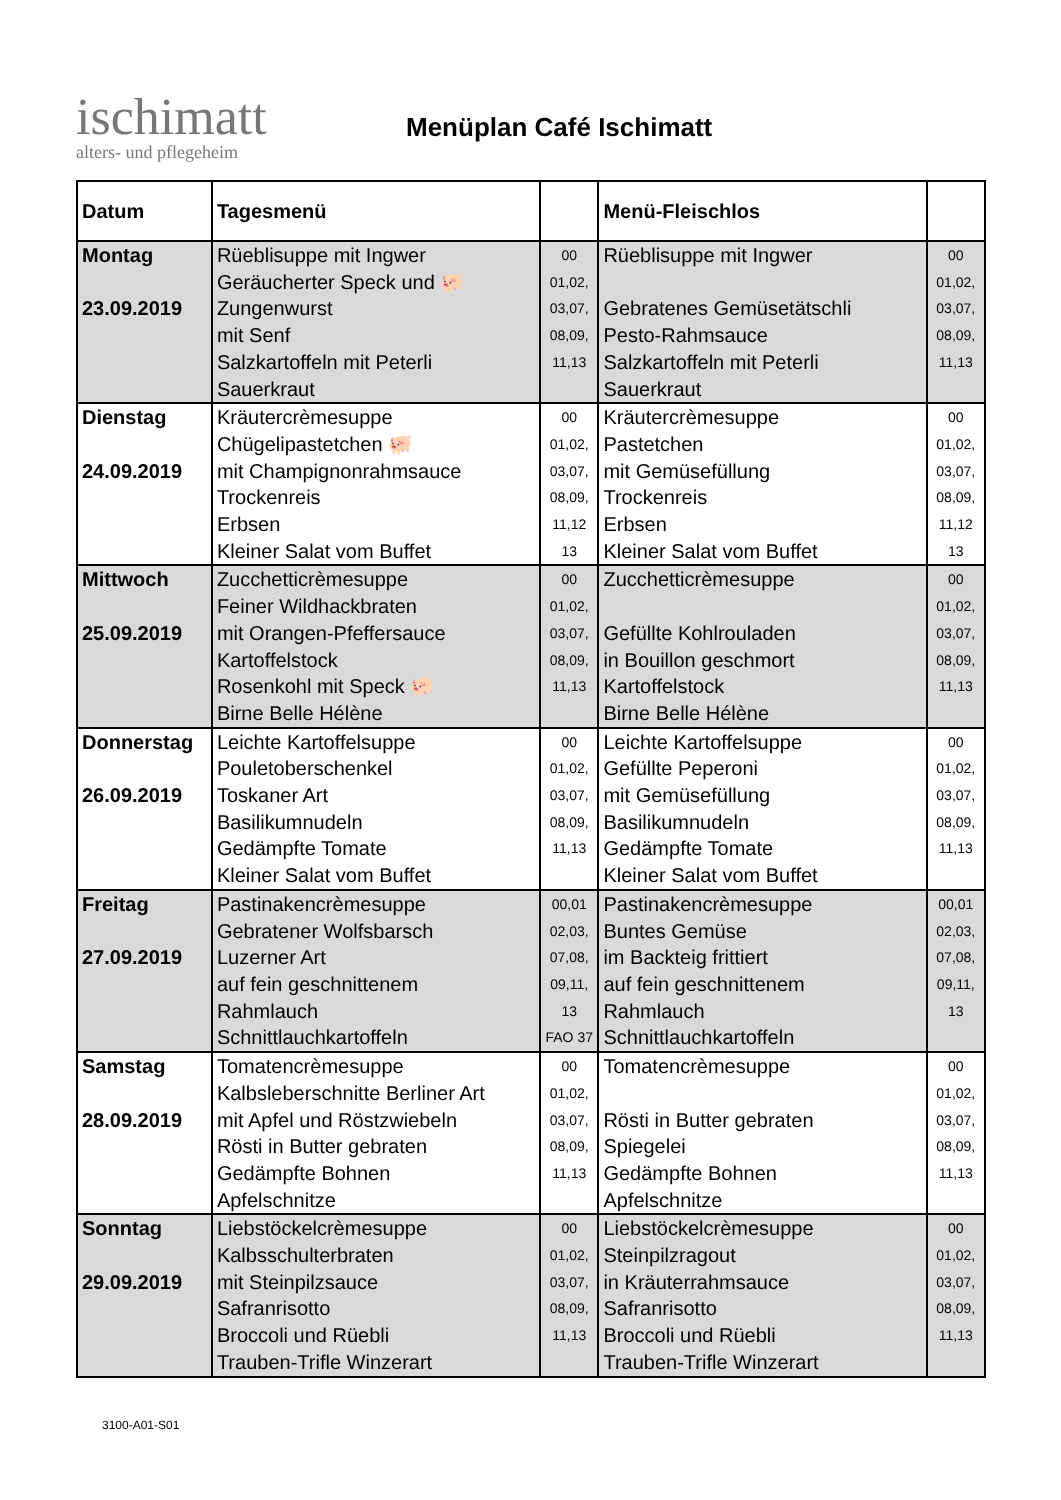ischimatt
alters- und pflegeheim
Menüplan Café Ischimatt
| Datum | Tagesmenü | | Menü-Fleischlos | |
| --- | --- | --- | --- | --- |
| Montag 23.09.2019 | Rüeblisuppe mit Ingwer Geräucherter Speck und 🐖 Zungenwurst mit Senf Salzkartoffeln mit Peterli Sauerkraut | 00 01,02, 03,07, 08,09, 11,13 | Rüeblisuppe mit Ingwer Gebratenes Gemüsetätschli Pesto-Rahmsauce Salzkartoffeln mit Peterli Sauerkraut | 00 01,02, 03,07, 08,09, 11,13 |
| Dienstag 24.09.2019 | Kräutercrèmesuppe Chügelipastetchen 🐖 mit Champignonrahmsauce Trockenreis Erbsen Kleiner Salat vom Buffet | 00 01,02, 03,07, 08,09, 11,12 13 | Kräutercrèmesuppe Pastetchen mit Gemüsefüllung Trockenreis Erbsen Kleiner Salat vom Buffet | 00 01,02, 03,07, 08,09, 11,12 13 |
| Mittwoch 25.09.2019 | Zucchetticrèmesuppe Feiner Wildhackbraten mit Orangen-Pfeffersauce Kartoffelstock Rosenkohl mit Speck 🐖 Birne Belle Hélène | 00 01,02, 03,07, 08,09, 11,13 | Zucchetticrèmesuppe Gefüllte Kohlrouladen in Bouillon geschmort Kartoffelstock Birne Belle Hélène | 00 01,02, 03,07, 08,09, 11,13 |
| Donnerstag 26.09.2019 | Leichte Kartoffelsuppe Pouletoberschenkel Toskaner Art Basilikumnudeln Gedämpfte Tomate Kleiner Salat vom Buffet | 00 01,02, 03,07, 08,09, 11,13 | Leichte Kartoffelsuppe Gefüllte Peperoni mit Gemüsefüllung Basilikumnudeln Gedämpfte Tomate Kleiner Salat vom Buffet | 00 01,02, 03,07, 08,09, 11,13 |
| Freitag 27.09.2019 | Pastinakencrèmesuppe Gebratener Wolfsbarsch Luzerner Art auf fein geschnittenem Rahmlauch Schnittlauchkartoffeln | 00,01 02,03, 07,08, 09,11, 13 FAO 37 | Pastinakencrèmesuppe Buntes Gemüse im Backteig frittiert auf fein geschnittenem Rahmlauch Schnittlauchkartoffeln | 00,01 02,03, 07,08, 09,11, 13 |
| Samstag 28.09.2019 | Tomatencrèmesuppe Kalbsleberschnitte Berliner Art mit Apfel und Röstzwiebeln Rösti in Butter gebraten Gedämpfte Bohnen Apfelschnitze | 00 01,02, 03,07, 08,09, 11,13 | Tomatencrèmesuppe Rösti in Butter gebraten Spiegelei Gedämpfte Bohnen Apfelschnitze | 00 01,02, 03,07, 08,09, 11,13 |
| Sonntag 29.09.2019 | Liebstöckelcrèmesuppe Kalbsschulterbraten mit Steinpilzsauce Safranrisotto Broccoli und Rüebli Trauben-Trifle Winzerart | 00 01,02, 03,07, 08,09, 11,13 | Liebstöckelcrèmesuppe Steinpilzragout in Kräuterrahmsauce Safranrisotto Broccoli und Rüebli Trauben-Trifle Winzerart | 00 01,02, 03,07, 08,09, 11,13 |
3100-A01-S01